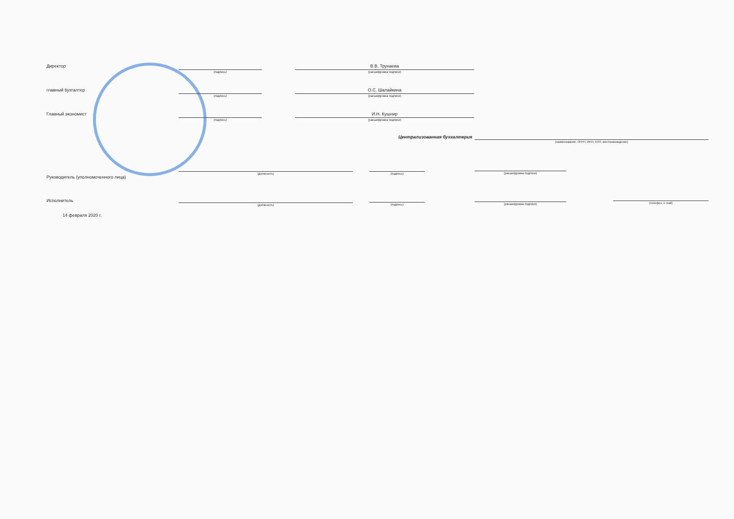Директор
(подпись)
В.В. Трунаева
(расшифровка подписи)
главный бухгалтер
(подпись)
О.С. Шалайкина
(расшифровка подписи)
Главный экономист
(подпись)
И.Н. Кушнир
(расшифровка подписи)
Централизованная бухгалтерия
(наименование, ОГРН, ИНН, КПП, местонахождение)
Руководитель (уполномоченного лица)
(должность) (подпись) (расшифровка подписи)
Исполнитель
(должность) (подпись) (расшифровка подписи) (телефон, e-mail)
14 февраля 2020 г.